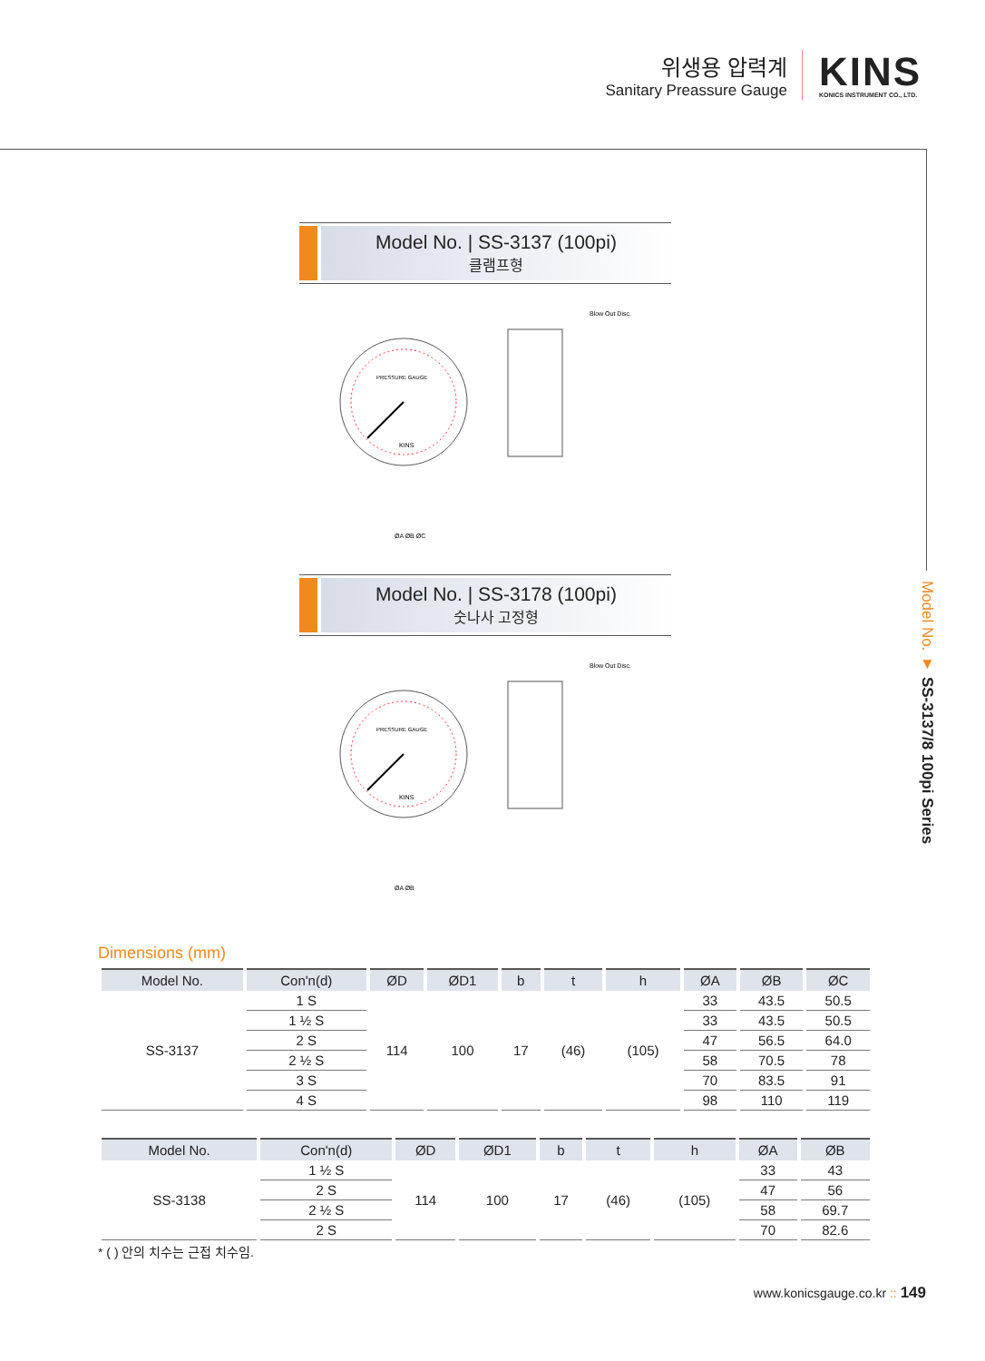위생용 압력계
Sanitary Preassure Gauge
KINS
KONICS INSTRUMENT CO., LTD.
Model No. ▼ SS-3137/8 100pi Series
Model No. | SS-3137 (100pi)
클램프형
PRESSURE GAUGE
KINS
Blow Out Disc.
ØA ØB ØC
Model No. | SS-3178 (100pi)
숫나사 고정형
PRESSURE GAUGE
KINS
Blow Out Disc.
ØA ØB
Dimensions (mm)
| Model No. | Con'n(d) | ØD | ØD1 | b | t | h | ØA | ØB | ØC |
| --- | --- | --- | --- | --- | --- | --- | --- | --- | --- |
| SS-3137 | 1 S | 114 | 100 | 17 | (46) | (105) | 33 | 43.5 | 50.5 |
| | 1 ½ S | | | | | | 33 | 43.5 | 50.5 |
| | 2 S | | | | | | 47 | 56.5 | 64.0 |
| | 2 ½ S | | | | | | 58 | 70.5 | 78 |
| | 3 S | | | | | | 70 | 83.5 | 91 |
| | 4 S | | | | | | 98 | 110 | 119 |
| Model No. | Con'n(d) | ØD | ØD1 | b | t | h | ØA | ØB |
| --- | --- | --- | --- | --- | --- | --- | --- | --- |
| SS-3138 | 1 ½ S | 114 | 100 | 17 | (46) | (105) | 33 | 43 |
| | 2 S | | | | | | 47 | 56 |
| | 2 ½ S | | | | | | 58 | 69.7 |
| | 2 S | | | | | | 70 | 82.6 |
* ( ) 안의 치수는 근접 치수임.
www.konicsgauge.co.kr :: 149